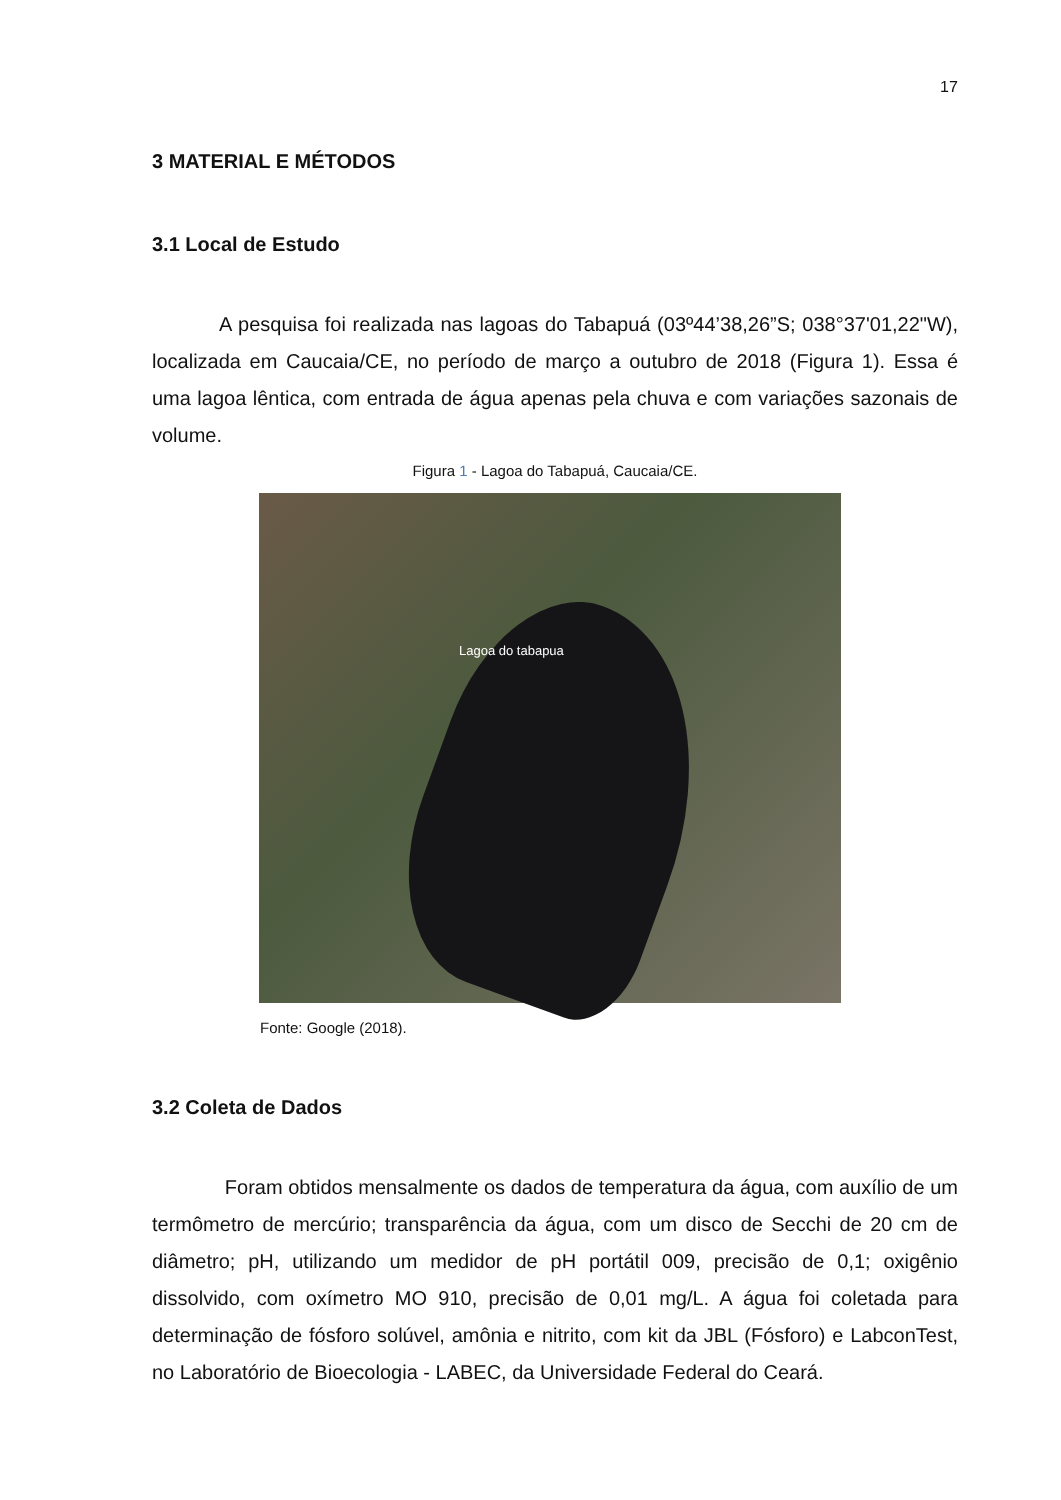17
3 MATERIAL E MÉTODOS
3.1 Local de Estudo
A pesquisa foi realizada nas lagoas do Tabapuá (03º44’38,26”S; 038°37'01,22"W), localizada em Caucaia/CE, no período de março a outubro de 2018 (Figura 1). Essa é uma lagoa lêntica, com entrada de água apenas pela chuva e com variações sazonais de volume.
Figura 1 - Lagoa do Tabapuá, Caucaia/CE.
Lagoa do tabapua
Fonte: Google (2018).
3.2 Coleta de Dados
Foram obtidos mensalmente os dados de temperatura da água, com auxílio de um termômetro de mercúrio; transparência da água, com um disco de Secchi de 20 cm de diâmetro; pH, utilizando um medidor de pH portátil 009, precisão de 0,1; oxigênio dissolvido, com oxímetro MO 910, precisão de 0,01 mg/L. A água foi coletada para determinação de fósforo solúvel, amônia e nitrito, com kit da JBL (Fósforo) e LabconTest, no Laboratório de Bioecologia - LABEC, da Universidade Federal do Ceará.